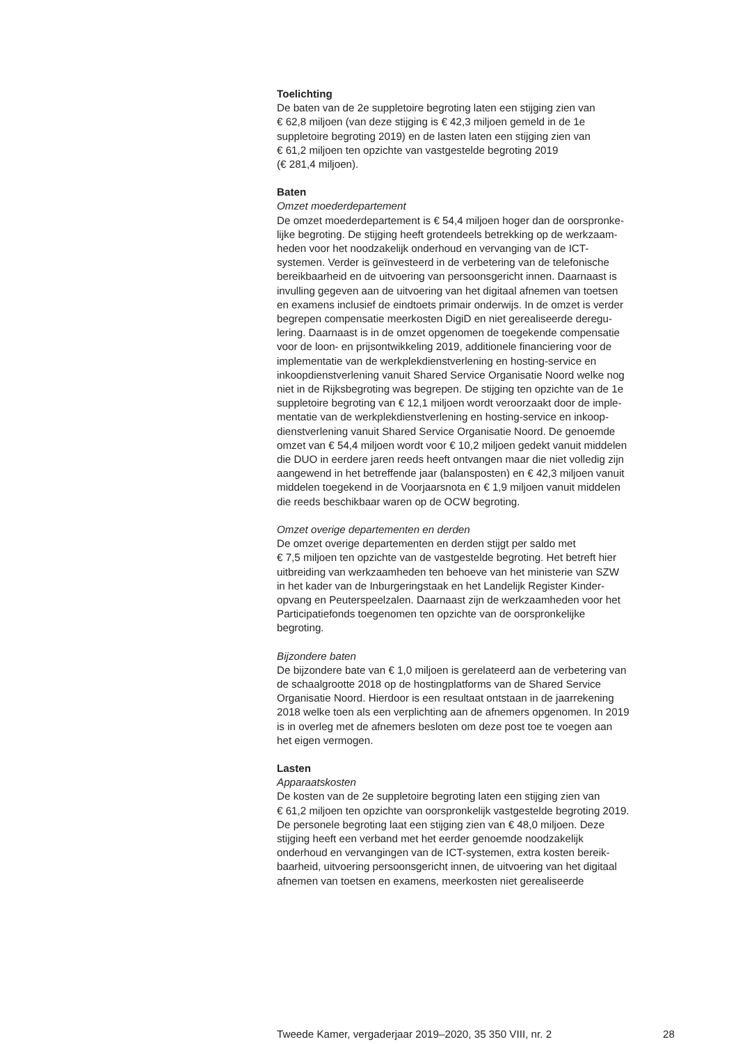Toelichting
De baten van de 2e suppletoire begroting laten een stijging zien van
€ 62,8 miljoen (van deze stijging is € 42,3 miljoen gemeld in de 1e
suppletoire begroting 2019) en de lasten laten een stijging zien van
€ 61,2 miljoen ten opzichte van vastgestelde begroting 2019
(€ 281,4 miljoen).
Baten
Omzet moederdepartement
De omzet moederdepartement is € 54,4 miljoen hoger dan de oorspronke-
lijke begroting. De stijging heeft grotendeels betrekking op de werkzaam-
heden voor het noodzakelijk onderhoud en vervanging van de ICT-
systemen. Verder is geïnvesteerd in de verbetering van de telefonische
bereikbaarheid en de uitvoering van persoonsgericht innen. Daarnaast is
invulling gegeven aan de uitvoering van het digitaal afnemen van toetsen
en examens inclusief de eindtoets primair onderwijs. In de omzet is verder
begrepen compensatie meerkosten DigiD en niet gerealiseerde deregu-
lering. Daarnaast is in de omzet opgenomen de toegekende compensatie
voor de loon- en prijsontwikkeling 2019, additionele financiering voor de
implementatie van de werkplekdienstverlening en hosting-service en
inkoopdienstverlening vanuit Shared Service Organisatie Noord welke nog
niet in de Rijksbegroting was begrepen. De stijging ten opzichte van de 1e
suppletoire begroting van € 12,1 miljoen wordt veroorzaakt door de imple-
mentatie van de werkplekdienstverlening en hosting-service en inkoop-
dienstverlening vanuit Shared Service Organisatie Noord. De genoemde
omzet van € 54,4 miljoen wordt voor € 10,2 miljoen gedekt vanuit middelen
die DUO in eerdere jaren reeds heeft ontvangen maar die niet volledig zijn
aangewend in het betreffende jaar (balansposten) en € 42,3 miljoen vanuit
middelen toegekend in de Voorjaarsnota en € 1,9 miljoen vanuit middelen
die reeds beschikbaar waren op de OCW begroting.
Omzet overige departementen en derden
De omzet overige departementen en derden stijgt per saldo met
€ 7,5 miljoen ten opzichte van de vastgestelde begroting. Het betreft hier
uitbreiding van werkzaamheden ten behoeve van het ministerie van SZW
in het kader van de Inburgeringstaak en het Landelijk Register Kinder-
opvang en Peuterspeelzalen. Daarnaast zijn de werkzaamheden voor het
Participatiefonds toegenomen ten opzichte van de oorspronkelijke
begroting.
Bijzondere baten
De bijzondere bate van € 1,0 miljoen is gerelateerd aan de verbetering van
de schaalgrootte 2018 op de hostingplatforms van de Shared Service
Organisatie Noord. Hierdoor is een resultaat ontstaan in de jaarrekening
2018 welke toen als een verplichting aan de afnemers opgenomen. In 2019
is in overleg met de afnemers besloten om deze post toe te voegen aan
het eigen vermogen.
Lasten
Apparaatskosten
De kosten van de 2e suppletoire begroting laten een stijging zien van
€ 61,2 miljoen ten opzichte van oorspronkelijk vastgestelde begroting 2019.
De personele begroting laat een stijging zien van € 48,0 miljoen. Deze
stijging heeft een verband met het eerder genoemde noodzakelijk
onderhoud en vervangingen van de ICT-systemen, extra kosten bereik-
baarheid, uitvoering persoonsgericht innen, de uitvoering van het digitaal
afnemen van toetsen en examens, meerkosten niet gerealiseerde
Tweede Kamer, vergaderjaar 2019–2020, 35 350 VIII, nr. 2 28